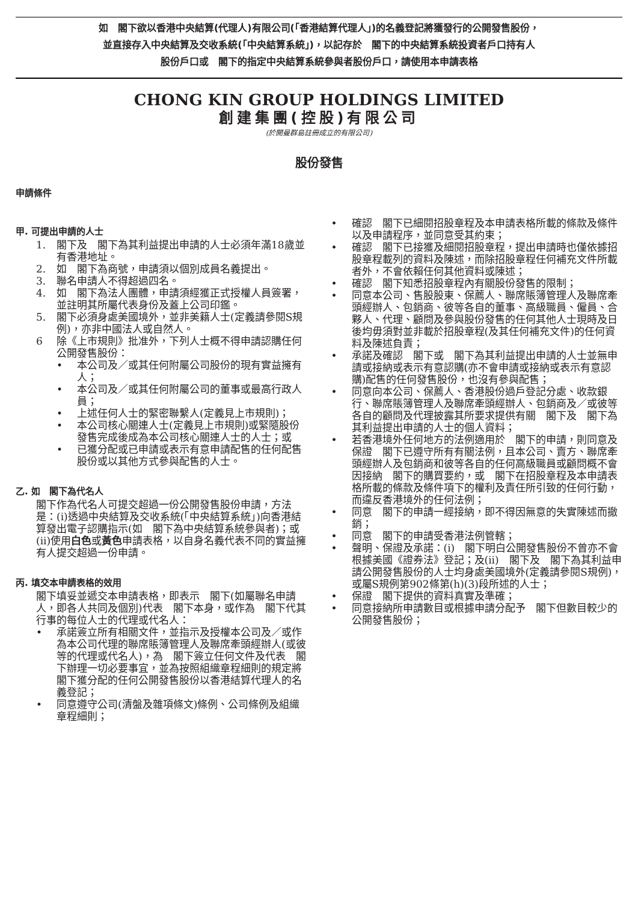如　閣下欲以香港中央結算(代理人)有限公司(「香港結算代理人」)的名義登記將獲發行的公開發售股份，
並直接存入中央結算及交收系統(「中央結算系統」)，以記存於　閣下的中央結算系統投資者戶口持有人
股份戶口或　閣下的指定中央結算系統參與者股份戶口，請使用本申請表格
CHONG KIN GROUP HOLDINGS LIMITED
創建集團(控股)有限公司
(於開曼群島註冊成立的有限公司)
股份發售
申請條件
甲. 可提出申請的人士
1. 閣下及　閣下為其利益提出申請的人士必須年滿18歲並有香港地址。
2. 如　閣下為商號，申請須以個別成員名義提出。
3. 聯名申請人不得超過四名。
4. 如　閣下為法人團體，申請須經獲正式授權人員簽署，並註明其所屬代表身份及蓋上公司印鑑。
5. 閣下必須身處美國境外，並非美籍人士(定義請參閱S規例)，亦非中國法人或自然人。
6 除《上市規則》批准外，下列人士概不得申請認購任何公開發售股份：
• 本公司及／或其任何附屬公司股份的現有實益擁有人；
• 本公司及／或其任何附屬公司的董事或最高行政人員；
• 上述任何人士的緊密聯繫人(定義見上市規則)；
• 本公司核心關連人士(定義見上市規則)或緊隨股份發售完成後成為本公司核心關連人士的人士；或
• 已獲分配或已申請或表示有意申請配售的任何配售股份或以其他方式參與配售的人士。
乙. 如　閣下為代名人
閣下作為代名人可提交超過一份公開發售股份申請，方法是：(i)透過中央結算及交收系統(「中央結算系統」)向香港結算發出電子認購指示(如　閣下為中央結算系統參與者)；或(ii)使用白色或黃色申請表格，以自身名義代表不同的實益擁有人提交超過一份申請。
丙. 填交本申請表格的效用
閣下填妥並遞交本申請表格，即表示　閣下(如屬聯名申請人，即各人共同及個別)代表　閣下本身，或作為　閣下代其行事的每位人士的代理或代名人：
• 承諾簽立所有相關文件，並指示及授權本公司及／或作為本公司代理的聯席賬簿管理人及聯席牽頭經辦人(或彼等的代理或代名人)，為　閣下簽立任何文件及代表　閣下辦理一切必要事宜，並為按照組織章程細則的規定將　閣下獲分配的任何公開發售股份以香港結算代理人的名義登記；
• 同意遵守公司(清盤及雜項條文)條例、公司條例及組織章程細則；
• 確認　閣下已細閱招股章程及本申請表格所載的條款及條件以及申請程序，並同意受其約束；
• 確認　閣下已接獲及細閱招股章程，提出申請時也僅依據招股章程載列的資料及陳述，而除招股章程任何補充文件所載者外，不會依賴任何其他資料或陳述；
• 確認　閣下知悉招股章程內有關股份發售的限制；
• 同意本公司、售股股東、保薦人、聯席賬簿管理人及聯席牽頭經辦人、包銷商、彼等各自的董事、高級職員、僱員、合夥人、代理、顧問及參與股份發售的任何其他人士現時及日後均毋須對並非載於招股章程(及其任何補充文件)的任何資料及陳述負責；
• 承諾及確認　閣下或　閣下為其利益提出申請的人士並無申請或接納或表示有意認購(亦不會申請或接納或表示有意認購)配售的任何發售股份，也沒有參與配售；
• 同意向本公司、保薦人、香港股份過戶登記分處、收款銀行、聯席賬簿管理人及聯席牽頭經辦人、包銷商及／或彼等各自的顧問及代理披露其所要求提供有關　閣下及　閣下為其利益提出申請的人士的個人資料；
• 若香港境外任何地方的法例適用於　閣下的申請，則同意及保證　閣下已遵守所有有關法例，且本公司、賣方、聯席牽頭經辦人及包銷商和彼等各自的任何高級職員或顧問概不會因接納　閣下的購買要約，或　閣下在招股章程及本申請表格所載的條款及條件項下的權利及責任所引致的任何行動，而違反香港境外的任何法例；
• 同意　閣下的申請一經接納，即不得因無意的失實陳述而撤銷；
• 同意　閣下的申請受香港法例管轄；
• 聲明、保證及承諾：(i)　閣下明白公開發售股份不曾亦不會根據美國《證券法》登記；及(ii)　閣下及　閣下為其利益申請公開發售股份的人士均身處美國境外(定義請參閱S規例)，或屬S規例第902條第(h)(3)段所述的人士；
• 保證　閣下提供的資料真實及準確；
• 同意接納所申請數目或根據申請分配予　閣下但數目較少的公開發售股份；